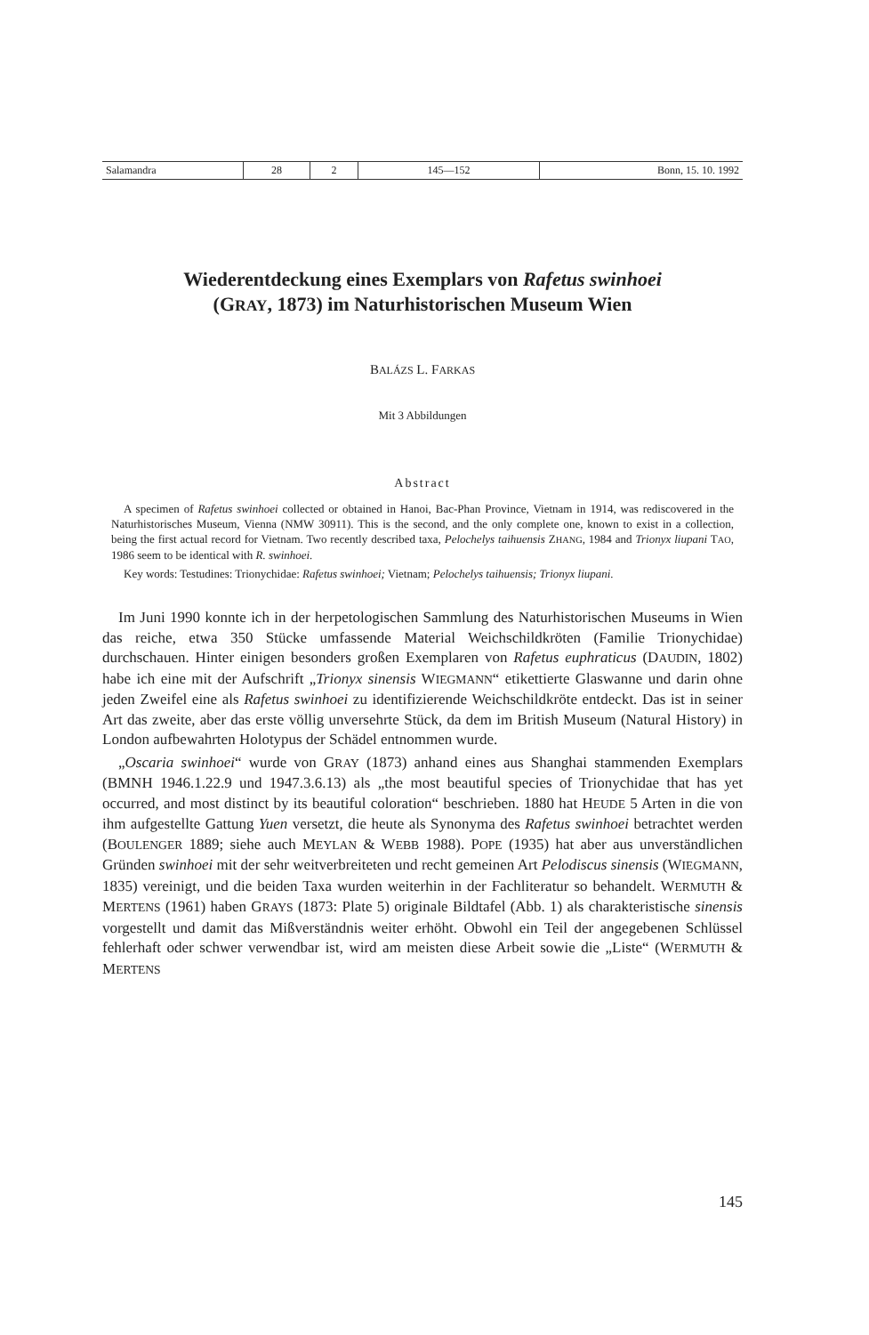| Salamandra | 28 | 2 | 145—152 | Bonn, 15. 10. 1992 |
Wiederentdeckung eines Exemplars von Rafetus swinhoei
(GRAY, 1873) im Naturhistorischen Museum Wien
BALÁZS L. FARKAS
Mit 3 Abbildungen
Abstract
A specimen of Rafetus swinhoei collected or obtained in Hanoi, Bac-Phan Province, Vietnam in 1914, was rediscovered in the Naturhistorisches Museum, Vienna (NMW 30911). This is the second, and the only complete one, known to exist in a collection, being the first actual record for Vietnam. Two recently described taxa, Pelochelys taihuensis ZHANG, 1984 and Trionyx liupani TAO, 1986 seem to be identical with R. swinhoei.
Key words: Testudines: Trionychidae: Rafetus swinhoei; Vietnam; Pelochelys taihuensis; Trionyx liupani.
Im Juni 1990 konnte ich in der herpetologischen Sammlung des Naturhistorischen Museums in Wien das reiche, etwa 350 Stücke umfassende Material Weichschildkröten (Familie Trionychidae) durchschauen. Hinter einigen besonders großen Exemplaren von Rafetus euphraticus (DAUDIN, 1802) habe ich eine mit der Aufschrift „Trionyx sinensis WIEGMANN“ etikettierte Glaswanne und darin ohne jeden Zweifel eine als Rafetus swinhoei zu identifizierende Weichschildkröte entdeckt. Das ist in seiner Art das zweite, aber das erste völlig unversehrte Stück, da dem im British Museum (Natural History) in London aufbewahrten Holotypus der Schädel entnommen wurde.
„Oscaria swinhoei“ wurde von GRAY (1873) anhand eines aus Shanghai stammenden Exemplars (BMNH 1946.1.22.9 und 1947.3.6.13) als „the most beautiful species of Trionychidae that has yet occurred, and most distinct by its beautiful coloration“ beschrieben. 1880 hat HEUDE 5 Arten in die von ihm aufgestellte Gattung Yuen versetzt, die heute als Synonyma des Rafetus swinhoei betrachtet werden (BOULENGER 1889; siehe auch MEYLAN & WEBB 1988). POPE (1935) hat aber aus unverständlichen Gründen swinhoei mit der sehr weitverbreiteten und recht gemeinen Art Pelodiscus sinensis (WIEGMANN, 1835) vereinigt, und die beiden Taxa wurden weiterhin in der Fachliteratur so behandelt. WERMUTH & MERTENS (1961) haben GRAYS (1873: Plate 5) originale Bildtafel (Abb. 1) als charakteristische sinensis vorgestellt und damit das Mißverständnis weiter erhöht. Obwohl ein Teil der angegebenen Schlüssel fehlerhaft oder schwer verwendbar ist, wird am meisten diese Arbeit sowie die „Liste“ (WERMUTH & MERTENS
145